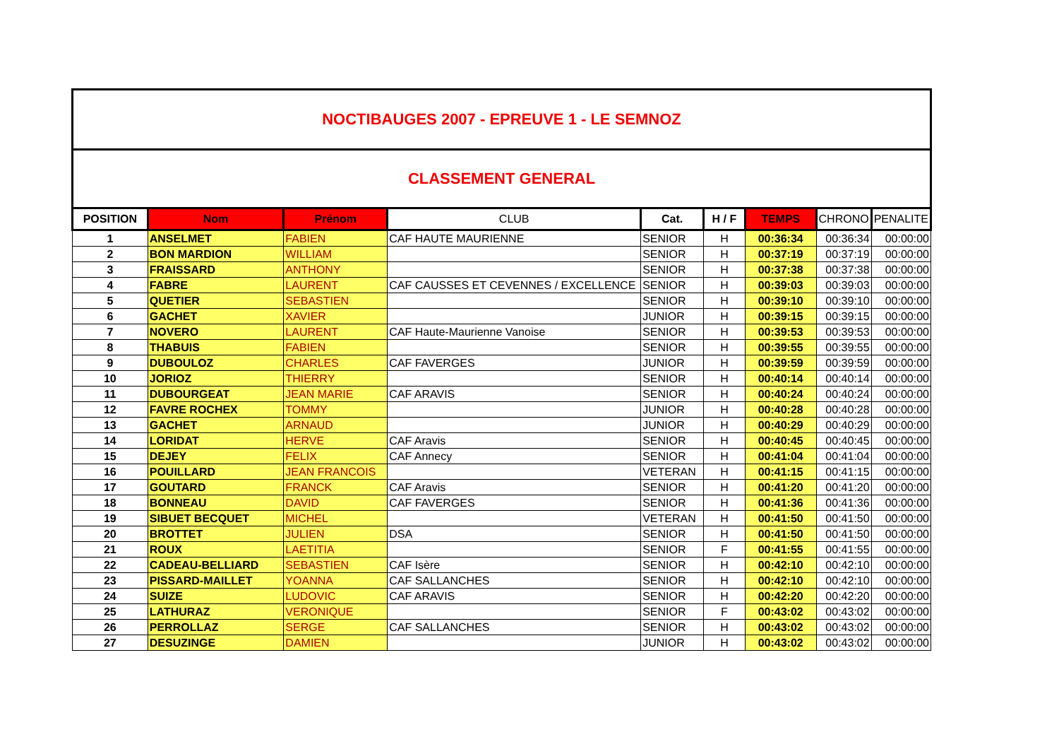NOCTIBAUGES 2007 - EPREUVE 1 - LE SEMNOZ
CLASSEMENT GENERAL
| POSITION | Nom | Prénom | CLUB | Cat. | H / F | TEMPS | CHRONO | PENALITE |
| --- | --- | --- | --- | --- | --- | --- | --- | --- |
| 1 | ANSELMET | FABIEN | CAF HAUTE MAURIENNE | SENIOR | H | 00:36:34 | 00:36:34 | 00:00:00 |
| 2 | BON MARDION | WILLIAM | | SENIOR | H | 00:37:19 | 00:37:19 | 00:00:00 |
| 3 | FRAISSARD | ANTHONY | | SENIOR | H | 00:37:38 | 00:37:38 | 00:00:00 |
| 4 | FABRE | LAURENT | CAF CAUSSES ET CEVENNES / EXCELLENCE | SENIOR | H | 00:39:03 | 00:39:03 | 00:00:00 |
| 5 | QUETIER | SEBASTIEN | | SENIOR | H | 00:39:10 | 00:39:10 | 00:00:00 |
| 6 | GACHET | XAVIER | | JUNIOR | H | 00:39:15 | 00:39:15 | 00:00:00 |
| 7 | NOVERO | LAURENT | CAF Haute-Maurienne Vanoise | SENIOR | H | 00:39:53 | 00:39:53 | 00:00:00 |
| 8 | THABUIS | FABIEN | | SENIOR | H | 00:39:55 | 00:39:55 | 00:00:00 |
| 9 | DUBOULOZ | CHARLES | CAF FAVERGES | JUNIOR | H | 00:39:59 | 00:39:59 | 00:00:00 |
| 10 | JORIOZ | THIERRY | | SENIOR | H | 00:40:14 | 00:40:14 | 00:00:00 |
| 11 | DUBOURGEAT | JEAN MARIE | CAF ARAVIS | SENIOR | H | 00:40:24 | 00:40:24 | 00:00:00 |
| 12 | FAVRE ROCHEX | TOMMY | | JUNIOR | H | 00:40:28 | 00:40:28 | 00:00:00 |
| 13 | GACHET | ARNAUD | | JUNIOR | H | 00:40:29 | 00:40:29 | 00:00:00 |
| 14 | LORIDAT | HERVE | CAF Aravis | SENIOR | H | 00:40:45 | 00:40:45 | 00:00:00 |
| 15 | DEJEY | FELIX | CAF Annecy | SENIOR | H | 00:41:04 | 00:41:04 | 00:00:00 |
| 16 | POUILLARD | JEAN FRANCOIS | | VETERAN | H | 00:41:15 | 00:41:15 | 00:00:00 |
| 17 | GOUTARD | FRANCK | CAF Aravis | SENIOR | H | 00:41:20 | 00:41:20 | 00:00:00 |
| 18 | BONNEAU | DAVID | CAF FAVERGES | SENIOR | H | 00:41:36 | 00:41:36 | 00:00:00 |
| 19 | SIBUET BECQUET | MICHEL | | VETERAN | H | 00:41:50 | 00:41:50 | 00:00:00 |
| 20 | BROTTET | JULIEN | DSA | SENIOR | H | 00:41:50 | 00:41:50 | 00:00:00 |
| 21 | ROUX | LAETITIA | | SENIOR | F | 00:41:55 | 00:41:55 | 00:00:00 |
| 22 | CADEAU-BELLIARD | SEBASTIEN | CAF Isère | SENIOR | H | 00:42:10 | 00:42:10 | 00:00:00 |
| 23 | PISSARD-MAILLET | YOANNA | CAF SALLANCHES | SENIOR | H | 00:42:10 | 00:42:10 | 00:00:00 |
| 24 | SUIZE | LUDOVIC | CAF ARAVIS | SENIOR | H | 00:42:20 | 00:42:20 | 00:00:00 |
| 25 | LATHURAZ | VERONIQUE | | SENIOR | F | 00:43:02 | 00:43:02 | 00:00:00 |
| 26 | PERROLLAZ | SERGE | CAF SALLANCHES | SENIOR | H | 00:43:02 | 00:43:02 | 00:00:00 |
| 27 | DESUZINGE | DAMIEN | | JUNIOR | H | 00:43:02 | 00:43:02 | 00:00:00 |